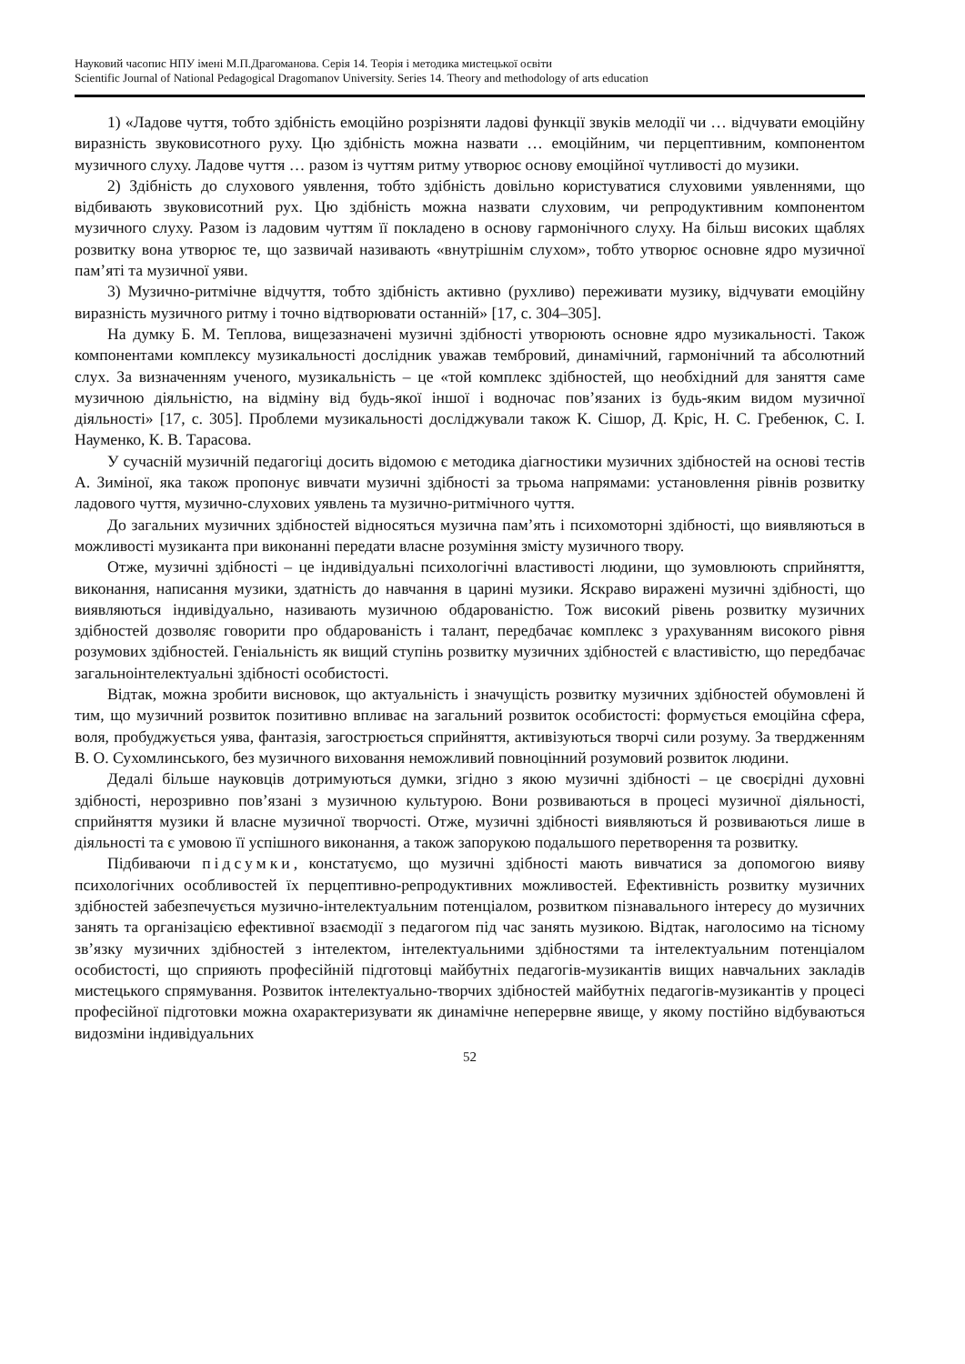Науковий часопис НПУ імені М.П.Драгоманова. Серія 14. Теорія і методика мистецької освіти
Scientific Journal of National Pedagogical Dragomanov University. Series 14. Theory and methodology of arts education
1) «Ладове чуття, тобто здібність емоційно розрізняти ладові функції звуків мелодії чи … відчувати емоційну виразність звуковисотного руху. Цю здібність можна назвати … емоційним, чи перцептивним, компонентом музичного слуху. Ладове чуття … разом із чуттям ритму утворює основу емоційної чутливості до музики.
2) Здібність до слухового уявлення, тобто здібність довільно користуватися слуховими уявленнями, що відбивають звуковисотний рух. Цю здібність можна назвати слуховим, чи репродуктивним компонентом музичного слуху. Разом із ладовим чуттям її покладено в основу гармонічного слуху. На більш високих щаблях розвитку вона утворює те, що зазвичай називають «внутрішнім слухом», тобто утворює основне ядро музичної пам’яті та музичної уяви.
3) Музично-ритмічне відчуття, тобто здібність активно (рухливо) переживати музику, відчувати емоційну виразність музичного ритму і точно відтворювати останній» [17, с. 304–305].
На думку Б. М. Теплова, вищезазначені музичні здібності утворюють основне ядро музикальності. Також компонентами комплексу музикальності дослідник уважав тембровий, динамічний, гармонічний та абсолютний слух. За визначенням ученого, музикальність – це «той комплекс здібностей, що необхідний для заняття саме музичною діяльністю, на відміну від будь-якої іншої і водночас пов’язаних із будь-яким видом музичної діяльності» [17, с. 305]. Проблеми музикальності досліджували також К. Сішор, Д. Кріс, Н. С. Гребенюк, С. І. Науменко, К. В. Тарасова.
У сучасній музичній педагогіці досить відомою є методика діагностики музичних здібностей на основі тестів А. Зиміної, яка також пропонує вивчати музичні здібності за трьома напрямами: установлення рівнів розвитку ладового чуття, музично-слухових уявлень та музично-ритмічного чуття.
До загальних музичних здібностей відносяться музична пам’ять і психомоторні здібності, що виявляються в можливості музиканта при виконанні передати власне розуміння змісту музичного твору.
Отже, музичні здібності – це індивідуальні психологічні властивості людини, що зумовлюють сприйняття, виконання, написання музики, здатність до навчання в царині музики. Яскраво виражені музичні здібності, що виявляються індивідуально, називають музичною обдарованістю. Тож високий рівень розвитку музичних здібностей дозволяє говорити про обдарованість і талант, передбачає комплекс з урахуванням високого рівня розумових здібностей. Геніальність як вищий ступінь розвитку музичних здібностей є властивістю, що передбачає загальноінтелектуальні здібності особистості.
Відтак, можна зробити висновок, що актуальність і значущість розвитку музичних здібностей обумовлені й тим, що музичний розвиток позитивно впливає на загальний розвиток особистості: формується емоційна сфера, воля, пробуджується уява, фантазія, загострюється сприйняття, активізуються творчі сили розуму. За твердженням В. О. Сухомлинського, без музичного виховання неможливий повноцінний розумовий розвиток людини.
Дедалі більше науковців дотримуються думки, згідно з якою музичні здібності – це своєрідні духовні здібності, нерозривно пов’язані з музичною культурою. Вони розвиваються в процесі музичної діяльності, сприйняття музики й власне музичної творчості. Отже, музичні здібності виявляються й розвиваються лише в діяльності та є умовою її успішного виконання, а також запорукою подальшого перетворення та розвитку.
Підбиваючи підсумки, констатуємо, що музичні здібності мають вивчатися за допомогою вияву психологічних особливостей їх перцептивно-репродуктивних можливостей. Ефективність розвитку музичних здібностей забезпечується музично-інтелектуальним потенціалом, розвитком пізнавального інтересу до музичних занять та організацією ефективної взаємодії з педагогом під час занять музикою. Відтак, наголосимо на тісному зв’язку музичних здібностей з інтелектом, інтелектуальними здібностями та інтелектуальним потенціалом особистості, що сприяють професійній підготовці майбутніх педагогів-музикантів вищих навчальних закладів мистецького спрямування. Розвиток інтелектуально-творчих здібностей майбутніх педагогів-музикантів у процесі професійної підготовки можна охарактеризувати як динамічне неперервне явище, у якому постійно відбуваються видозміни індивідуальних
52